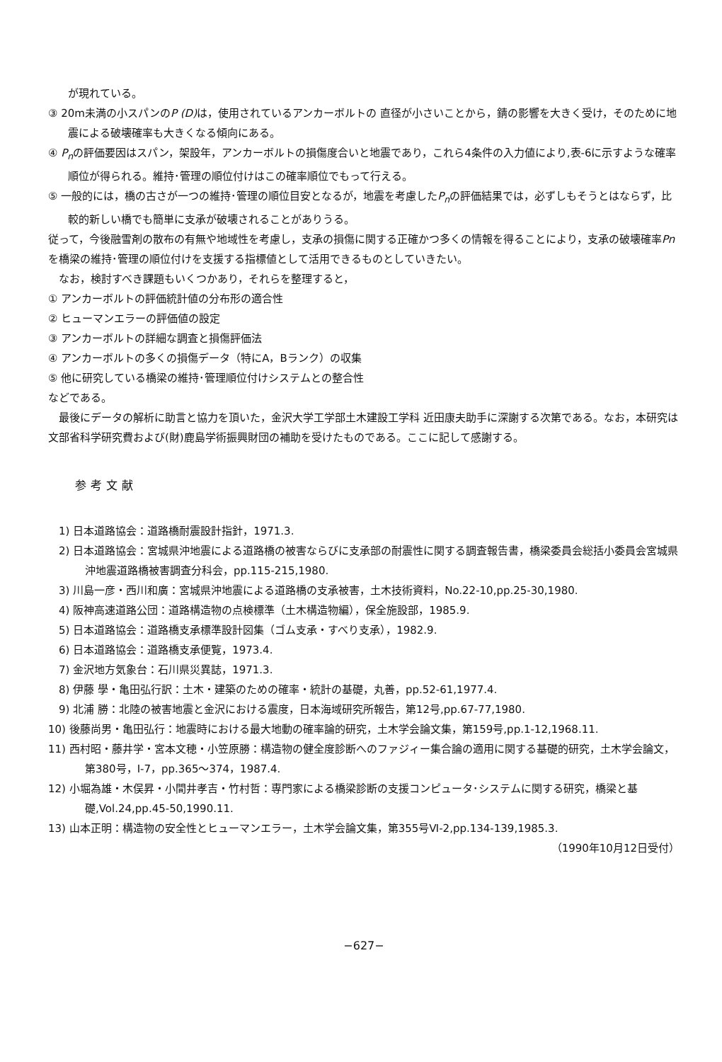が現れている。
③ 20m未満の小スパンのP (D) は，使用されているアンカーボルトの 直径が小さいことから，錆の影響を大きく受け，そのために地震による破壊確率も大きくなる傾向にある。
④ P<sub>n</sub>の評価要因はスパン，架設年，アンカーボルトの損傷度合いと地震であり，これら4条件の入力値により,表-6に示すような確率順位が得られる。維持･管理の順位付けはこの確率順位でもって行える。
⑤ 一般的には，橋の古さが一つの維持･管理の順位目安となるが，地震を考慮したP<sub>n</sub>の評価結果では，必ずしもそうとはならず，比較的新しい橋でも簡単に支承が破壊されることがありうる。
従って，今後融雪剤の散布の有無や地域性を考慮し，支承の損傷に関する正確かつ多くの情報を得ることにより，支承の破壊確率Pnを橋梁の維持･管理の順位付けを支援する指標値として活用できるものとしていきたい。
　なお，検討すべき課題もいくつかあり，それらを整理すると，
① アンカーボルトの評価統計値の分布形の適合性
② ヒューマンエラーの評価値の設定
③ アンカーボルトの詳細な調査と損傷評価法
④ アンカーボルトの多くの損傷データ（特にA，Bランク）の収集
⑤ 他に研究している橋梁の維持･管理順位付けシステムとの整合性
などである。
　最後にデータの解析に助言と協力を頂いた，金沢大学工学部土木建設工学科 近田康夫助手に深謝する次第である。なお，本研究は文部省科学研究費および(財)鹿島学術振興財団の補助を受けたものである。ここに記して感謝する。
参考文献
　1) 日本道路協会：道路橋耐震設計指針，1971.3.
　2) 日本道路協会：宮城県沖地震による道路橋の被害ならびに支承部の耐震性に関する調査報告書，橋梁委員会総括小委員会宮城県沖地震道路橋被害調査分科会，pp.115-215,1980.
　3) 川島一彦・西川和廣：宮城県沖地震による道路橋の支承被害，土木技術資料，No.22-10,pp.25-30,1980.
　4) 阪神高速道路公団：道路構造物の点検標準（土木構造物編），保全施設部，1985.9.
　5) 日本道路協会：道路橋支承標準設計図集（ゴム支承・すべり支承），1982.9.
　6) 日本道路協会：道路橋支承便覧，1973.4.
　7) 金沢地方気象台：石川県災異誌，1971.3.
　8) 伊藤 學・亀田弘行訳：土木・建築のための確率・統計の基礎，丸善，pp.52-61,1977.4.
　9) 北浦 勝：北陸の被害地震と金沢における震度，日本海域研究所報告，第12号,pp.67-77,1980.
10) 後藤尚男・亀田弘行：地震時における最大地動の確率論的研究，土木学会論文集，第159号,pp.1-12,1968.11.
11) 西村昭・藤井学・宮本文穂・小笠原勝：構造物の健全度診断へのファジィー集合論の適用に関する基礎的研究，土木学会論文，第380号，Ⅰ-7，pp.365～374，1987.4.
12) 小堀為雄・木俣昇・小間井孝吉・竹村哲：専門家による橋梁診断の支援コンピュータ･システムに関する研究，橋梁と基礎,Vol.24,pp.45-50,1990.11.
13) 山本正明：構造物の安全性とヒューマンエラー，土木学会論文集，第355号Ⅵ-2,pp.134-139,1985.3.
（1990年10月12日受付）
−627−